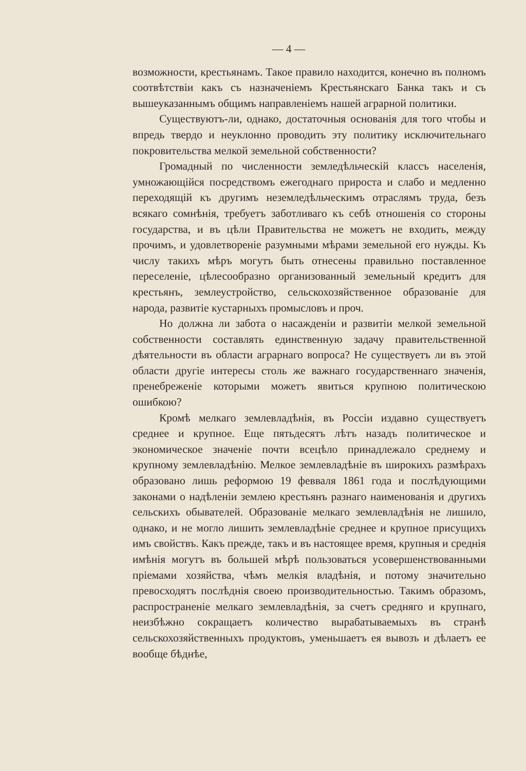— 4 —
возможности, крестьянамъ. Такое правило находится, конечно въ полномъ соотвѣтствіи какъ съ назначеніемъ Крестьянскаго Банка такъ и съ вышеуказаннымъ общимъ направленіемъ нашей аграрной политики.
Существуютъ-ли, однако, достаточныя основанія для того чтобы и впредь твердо и неуклонно проводить эту политику исключительнаго покровительства мелкой земельной собственности?
Громадный по численности земледѣльческій классъ населенія, умножающійся посредствомъ ежегоднаго прироста и слабо и медленно переходящій къ другимъ неземледѣльческимъ отраслямъ труда, безъ всякаго сомнѣнія, требуетъ заботливаго къ себѣ отношенія со стороны государства, и въ цѣли Правительства не можетъ не входить, между прочимъ, и удовлетвореніе разумными мѣрами земельной его нужды. Къ числу такихъ мѣръ могутъ быть отнесены правильно поставленное переселеніе, цѣлесообразно организованный земельный кредитъ для крестьянъ, землеустройство, сельскохозяйственное образованіе для народа, развитіе кустарныхъ промысловъ и проч.
Но должна ли забота о насажденіи и развитіи мелкой земельной собственности составлять единственную задачу правительственной дѣятельности въ области аграрнаго вопроса? Не существуетъ ли въ этой области другіе интересы столь же важнаго государственнаго значенія, пренебреженіе которыми можетъ явиться крупною политическою ошибкою?
Кромѣ мелкаго землевладѣнія, въ Россіи издавно существуетъ среднее и крупное. Еще пятьдесятъ лѣтъ назадъ политическое и экономическое значеніе почти всецѣло принадлежало среднему и крупному землевладѣнію. Мелкое землевладѣніе въ широкихъ размѣрахъ образовано лишь реформою 19 февваля 1861 года и послѣдующими законами о надѣленіи землею крестьянъ разнаго наименованія и другихъ сельскихъ обывателей. Образованіе мелкаго землевладѣнія не лишило, однако, и не могло лишить землевладѣніе среднее и крупное присущихъ имъ свойствъ. Какъ прежде, такъ и въ настоящее время, крупныя и среднія имѣнія могутъ въ большей мѣрѣ пользоваться усовершенствованными пріемами хозяйства, чѣмъ мелкія владѣнія, и потому значительно превосходятъ послѣднія своею производительностью. Такимъ образомъ, распространеніе мелкаго землевладѣнія, за счетъ средняго и крупнаго, неизбѣжно сокращаетъ количество вырабатываемыхъ въ странѣ сельскохозяйственныхъ продуктовъ, уменьшаетъ ея вывозъ и дѣлаетъ ее вообще бѣднѣе,